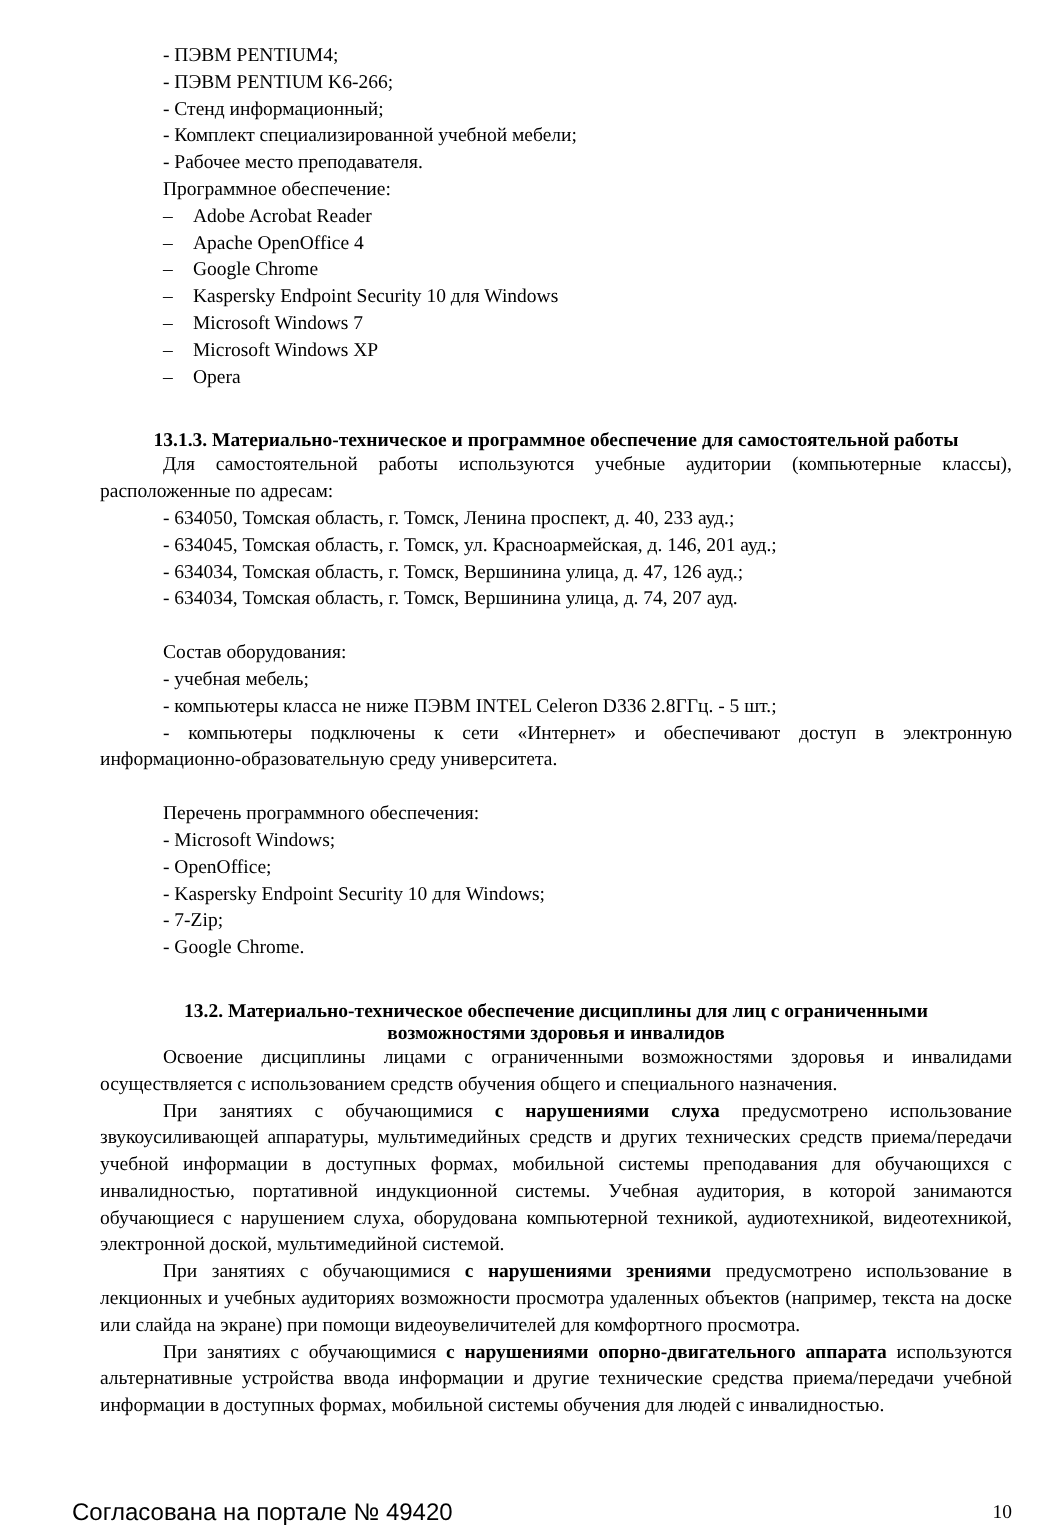- ПЭВМ PENTIUM4;
- ПЭВМ PENTIUM K6-266;
- Стенд информационный;
- Комплект специализированной учебной мебели;
- Рабочее место преподавателя.
Программное обеспечение:
– Adobe Acrobat Reader
– Apache OpenOffice 4
– Google Chrome
– Kaspersky Endpoint Security 10 для Windows
– Microsoft Windows 7
– Microsoft Windows XP
– Opera
13.1.3. Материально-техническое и программное обеспечение для самостоятельной работы
Для самостоятельной работы используются учебные аудитории (компьютерные классы), расположенные по адресам:
- 634050, Томская область, г. Томск, Ленина проспект, д. 40, 233 ауд.;
- 634045, Томская область, г. Томск, ул. Красноармейская, д. 146, 201 ауд.;
- 634034, Томская область, г. Томск, Вершинина улица, д. 47, 126 ауд.;
- 634034, Томская область, г. Томск, Вершинина улица, д. 74, 207 ауд.
Состав оборудования:
- учебная мебель;
- компьютеры класса не ниже ПЭВМ INTEL Celeron D336 2.8ГГц. - 5 шт.;
- компьютеры подключены к сети «Интернет» и обеспечивают доступ в электронную информационно-образовательную среду университета.
Перечень программного обеспечения:
- Microsoft Windows;
- OpenOffice;
- Kaspersky Endpoint Security 10 для Windows;
- 7-Zip;
- Google Chrome.
13.2. Материально-техническое обеспечение дисциплины для лиц с ограниченными
возможностями здоровья и инвалидов
Освоение дисциплины лицами с ограниченными возможностями здоровья и инвалидами осуществляется с использованием средств обучения общего и специального назначения.
При занятиях с обучающимися с нарушениями слуха предусмотрено использование звукоусиливающей аппаратуры, мультимедийных средств и других технических средств приема/передачи учебной информации в доступных формах, мобильной системы преподавания для обучающихся с инвалидностью, портативной индукционной системы. Учебная аудитория, в которой занимаются обучающиеся с нарушением слуха, оборудована компьютерной техникой, аудиотехникой, видеотехникой, электронной доской, мультимедийной системой.
При занятиях с обучающимися с нарушениями зрениями предусмотрено использование в лекционных и учебных аудиториях возможности просмотра удаленных объектов (например, текста на доске или слайда на экране) при помощи видеоувеличителей для комфортного просмотра.
При занятиях с обучающимися с нарушениями опорно-двигательного аппарата используются альтернативные устройства ввода информации и другие технические средства приема/передачи учебной информации в доступных формах, мобильной системы обучения для людей с инвалидностью.
Согласована на портале № 49420 10